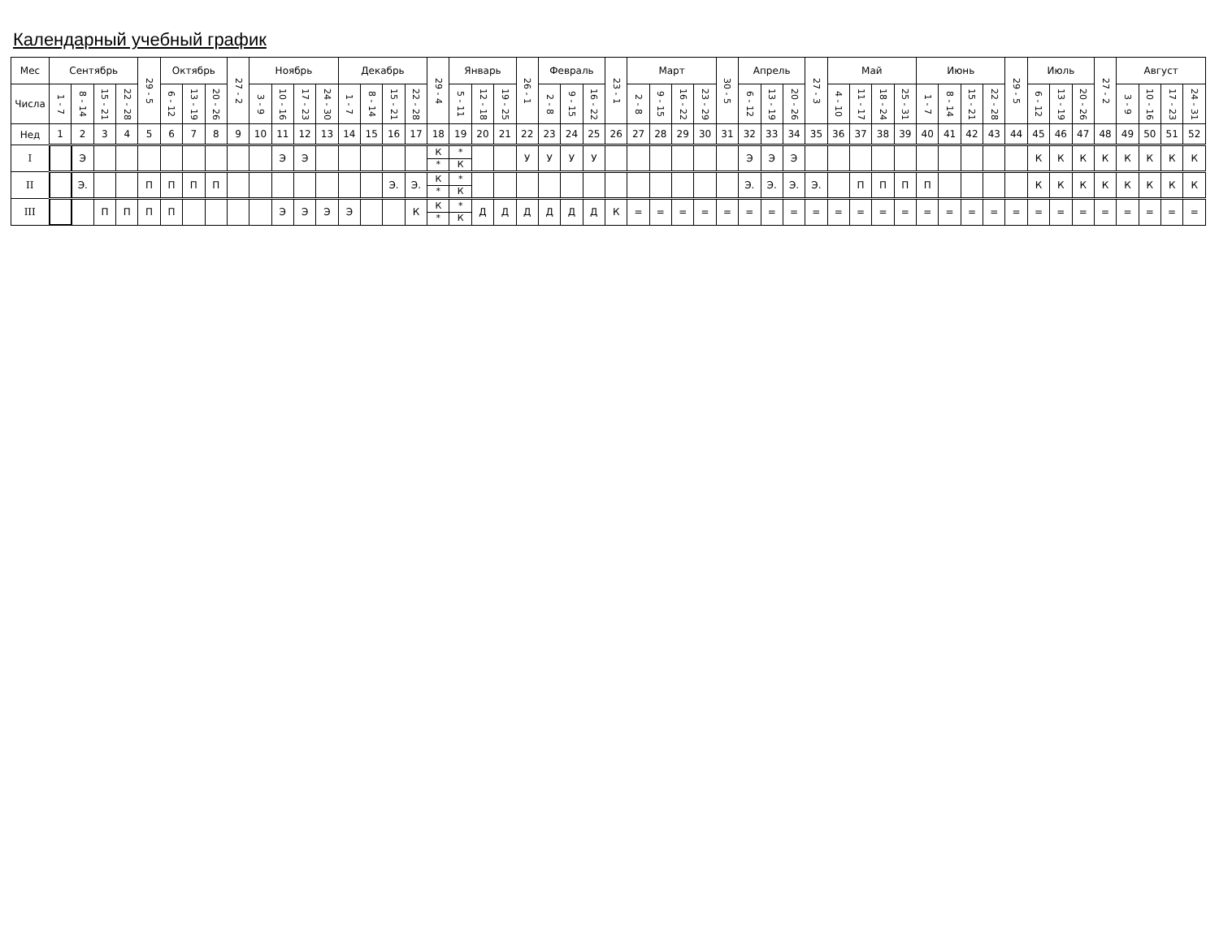Календарный учебный график
| Мес | Сентябрь | | | | 29 - 5 | Октябрь | | | 27 - 2 | Ноябрь | | | | Декабрь | | | | 29 - 4 | Январь | | | 26 - 1 | Февраль | | | 23 - 1 | Март | | | | 30 - 5 | Апрель | | | 27 - 3 | Май | | | | Июнь | | | | 29 - 5 | Июль | | | 27 - 2 | Август | | | |
| --- | --- | --- | --- | --- | --- | --- | --- | --- | --- | --- | --- | --- | --- | --- | --- | --- | --- | --- | --- | --- | --- | --- | --- | --- | --- | --- | --- | --- | --- | --- | --- | --- | --- | --- | --- | --- | --- | --- | --- | --- | --- | --- | --- | --- | --- | --- | --- | --- | --- | --- | --- | --- |
| Числа | 1 - 7 | 8 - 14 | 15 - 21 | 22 - 28 | | 6 - 12 | 13 - 19 | 20 - 26 | | 3 - 9 | 10 - 16 | 17 - 23 | 24 - 30 | 1 - 7 | 8 - 14 | 15 - 21 | 22 - 28 | | 5 - 11 | 12 - 18 | 19 - 25 | | 2 - 8 | 9 - 15 | 16 - 22 | | 2 - 8 | 9 - 15 | 16 - 22 | 23 - 29 | | 6 - 12 | 13 - 19 | 20 - 26 | | 4 - 10 | 11 - 17 | 18 - 24 | 25 - 31 | 1 - 7 | 8 - 14 | 15 - 21 | 22 - 28 | | 6 - 12 | 13 - 19 | 20 - 26 | | 3 - 9 | 10 - 16 | 17 - 23 | 24 - 31 |
| Нед | 1 | 2 | 3 | 4 | 5 | 6 | 7 | 8 | 9 | 10 | 11 | 12 | 13 | 14 | 15 | 16 | 17 | 18 | 19 | 20 | 21 | 22 | 23 | 24 | 25 | 26 | 27 | 28 | 29 | 30 | 31 | 32 | 33 | 34 | 35 | 36 | 37 | 38 | 39 | 40 | 41 | 42 | 43 | 44 | 45 | 46 | 47 | 48 | 49 | 50 | 51 | 52 |
| I | | Э | | | | | | | | | Э | Э | | | | | | К * | * К | | | У | У | У | У | | | | | | | Э | Э | Э | | | | | | | | | | | К | К | К | К | К | К | К | К |
| II | | Э. | | | П | П | П | П | | | | | | | | Э. | Э. | К * | * К | | | | | | | | | | | | | Э. | Э. | Э. | Э. | | П | П | П | П | | | | | К | К | К | К | К | К | К | К |
| III | | | П | П | П | П | | | | | Э | Э | Э | Э | | | К | К * | * К | Д | Д | Д | Д | Д | Д | К | = | = | = | = | = | = | = | = | = | = | = | = | = | = | = | = | = | = | = | = | = | = | = | = | = | = |